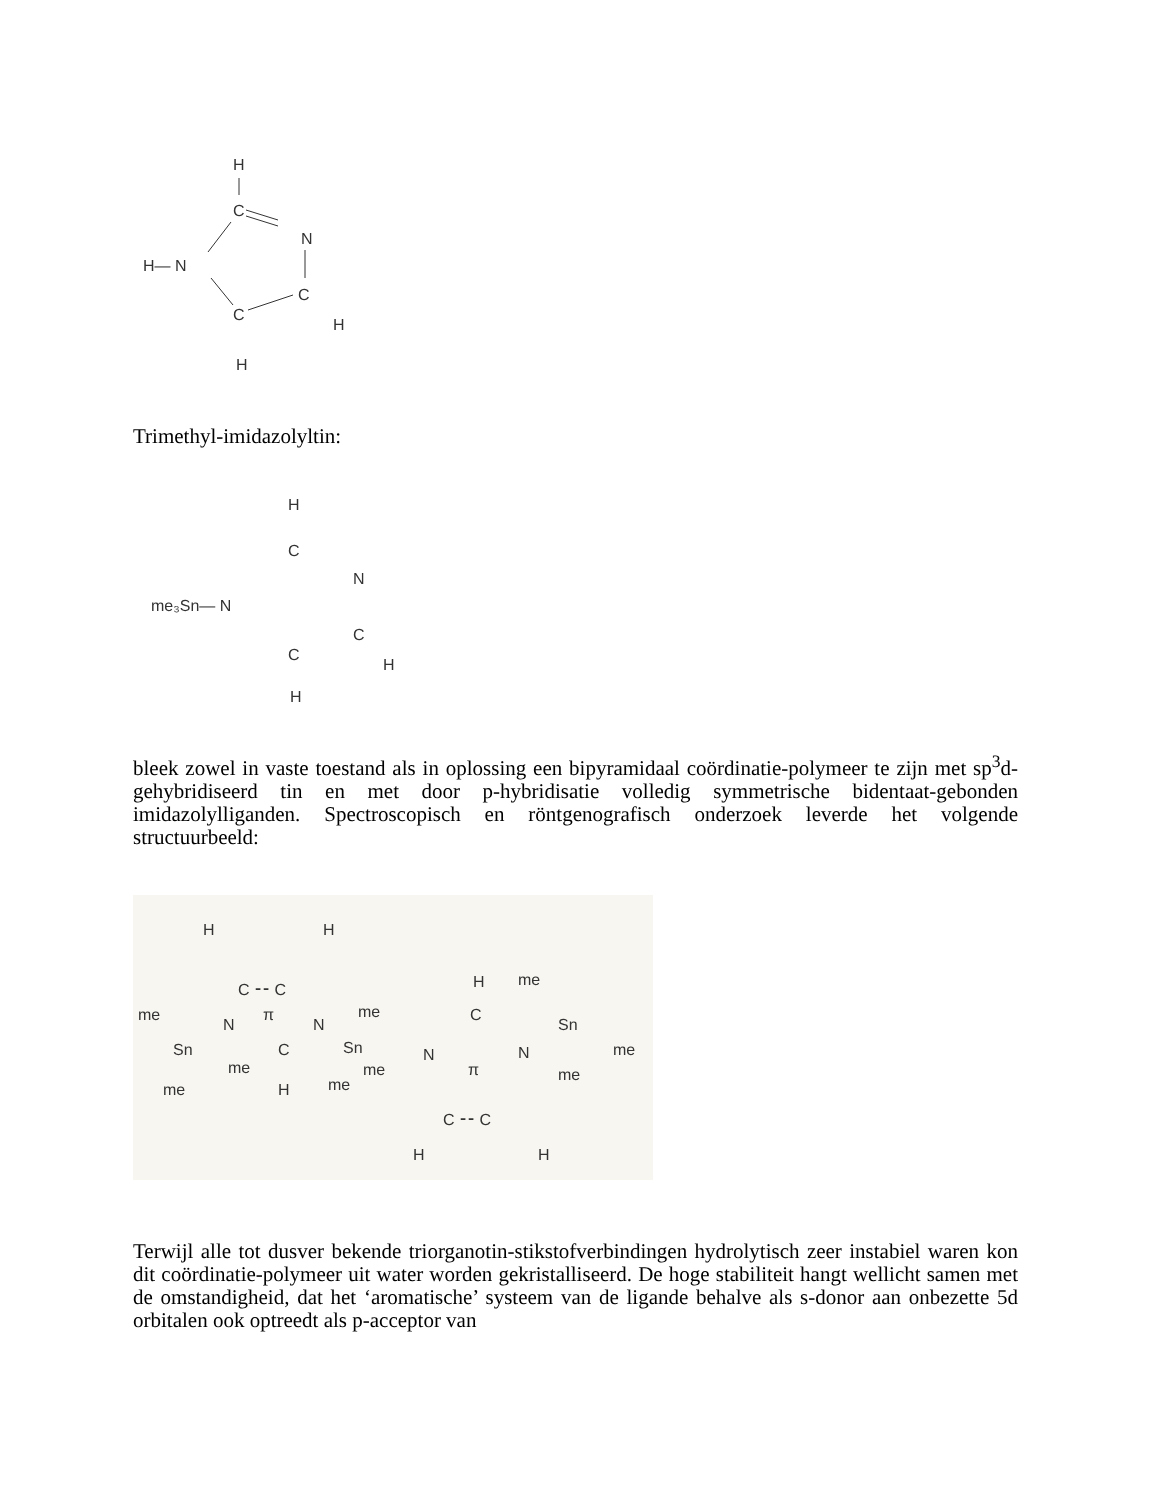H
C
N
H— N
C
C
H
H
Trimethyl-imidazolyltin:
H
C
N
me₃Sn— N
C
C
H
H
bleek zowel in vaste toestand als in oplossing een bipyramidaal coördinatie-polymeer te zijn met sp<sup>3</sup>d-gehybridiseerd tin en met door p-hybridisatie volledig symmetrische bidentaat-gebonden imidazolylliganden. Spectroscopisch en röntgenografisch onderzoek leverde het volgende structuurbeeld:
H
H
C ⁃⁃ C
π
me
N
N
me
H
me
C
Sn
Sn
C
Sn
N
N
me
me
me
π
me
H
me
me
C ⁃⁃ C
H
H
Terwijl alle tot dusver bekende triorganotin-stikstofverbindingen hydrolytisch zeer instabiel waren kon dit coördinatie-polymeer uit water worden gekristalliseerd. De hoge stabiliteit hangt wellicht samen met de omstandigheid, dat het ‘aromatische’ systeem van de ligande behalve als s-donor aan onbezette 5d orbitalen ook optreedt als p-acceptor van